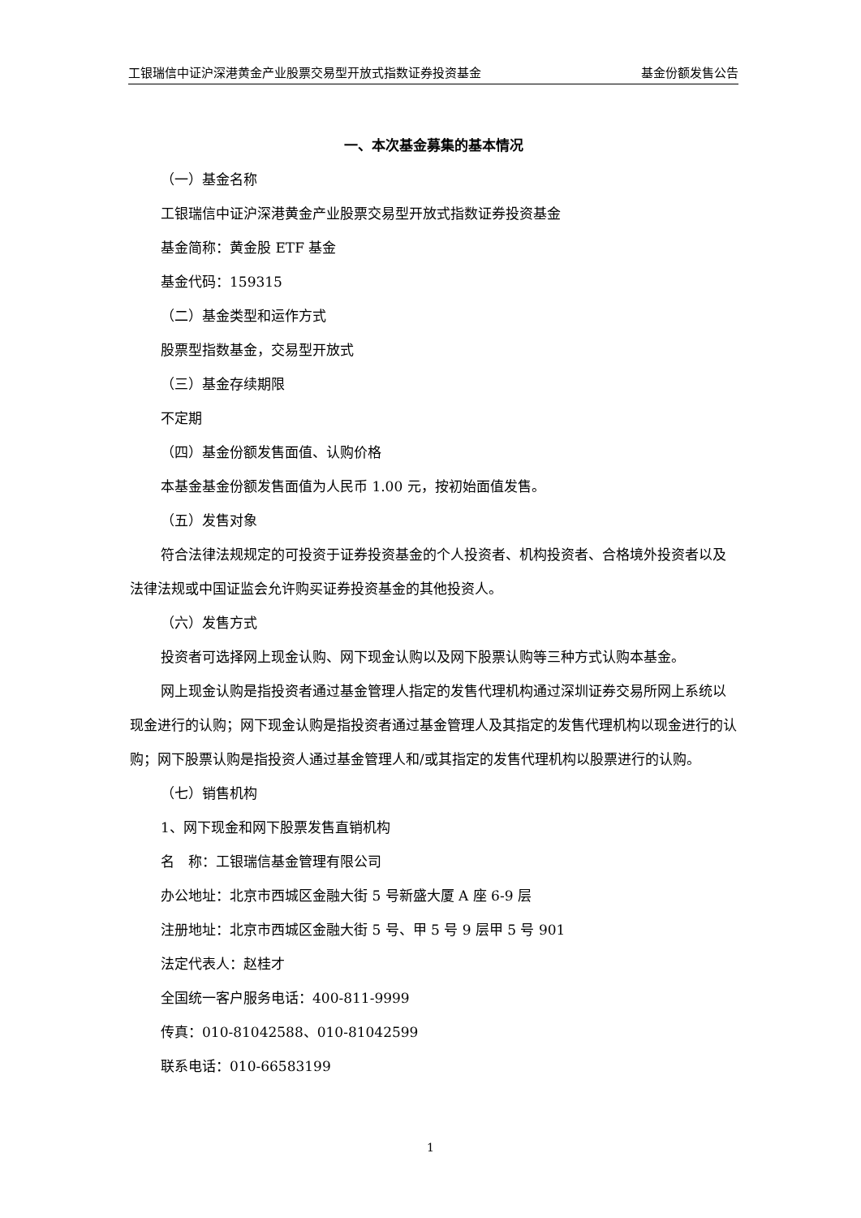工银瑞信中证沪深港黄金产业股票交易型开放式指数证券投资基金 基金份额发售公告
一、本次基金募集的基本情况
（一）基金名称
工银瑞信中证沪深港黄金产业股票交易型开放式指数证券投资基金
基金简称：黄金股 ETF 基金
基金代码：159315
（二）基金类型和运作方式
股票型指数基金，交易型开放式
（三）基金存续期限
不定期
（四）基金份额发售面值、认购价格
本基金基金份额发售面值为人民币 1.00 元，按初始面值发售。
（五）发售对象
符合法律法规规定的可投资于证券投资基金的个人投资者、机构投资者、合格境外投资者以及法律法规或中国证监会允许购买证券投资基金的其他投资人。
（六）发售方式
投资者可选择网上现金认购、网下现金认购以及网下股票认购等三种方式认购本基金。
网上现金认购是指投资者通过基金管理人指定的发售代理机构通过深圳证券交易所网上系统以现金进行的认购；网下现金认购是指投资者通过基金管理人及其指定的发售代理机构以现金进行的认购；网下股票认购是指投资人通过基金管理人和/或其指定的发售代理机构以股票进行的认购。
（七）销售机构
1、网下现金和网下股票发售直销机构
名　称：工银瑞信基金管理有限公司
办公地址：北京市西城区金融大街 5 号新盛大厦 A 座 6-9 层
注册地址：北京市西城区金融大街 5 号、甲 5 号 9 层甲 5 号 901
法定代表人：赵桂才
全国统一客户服务电话：400-811-9999
传真：010-81042588、010-81042599
联系电话：010-66583199
1